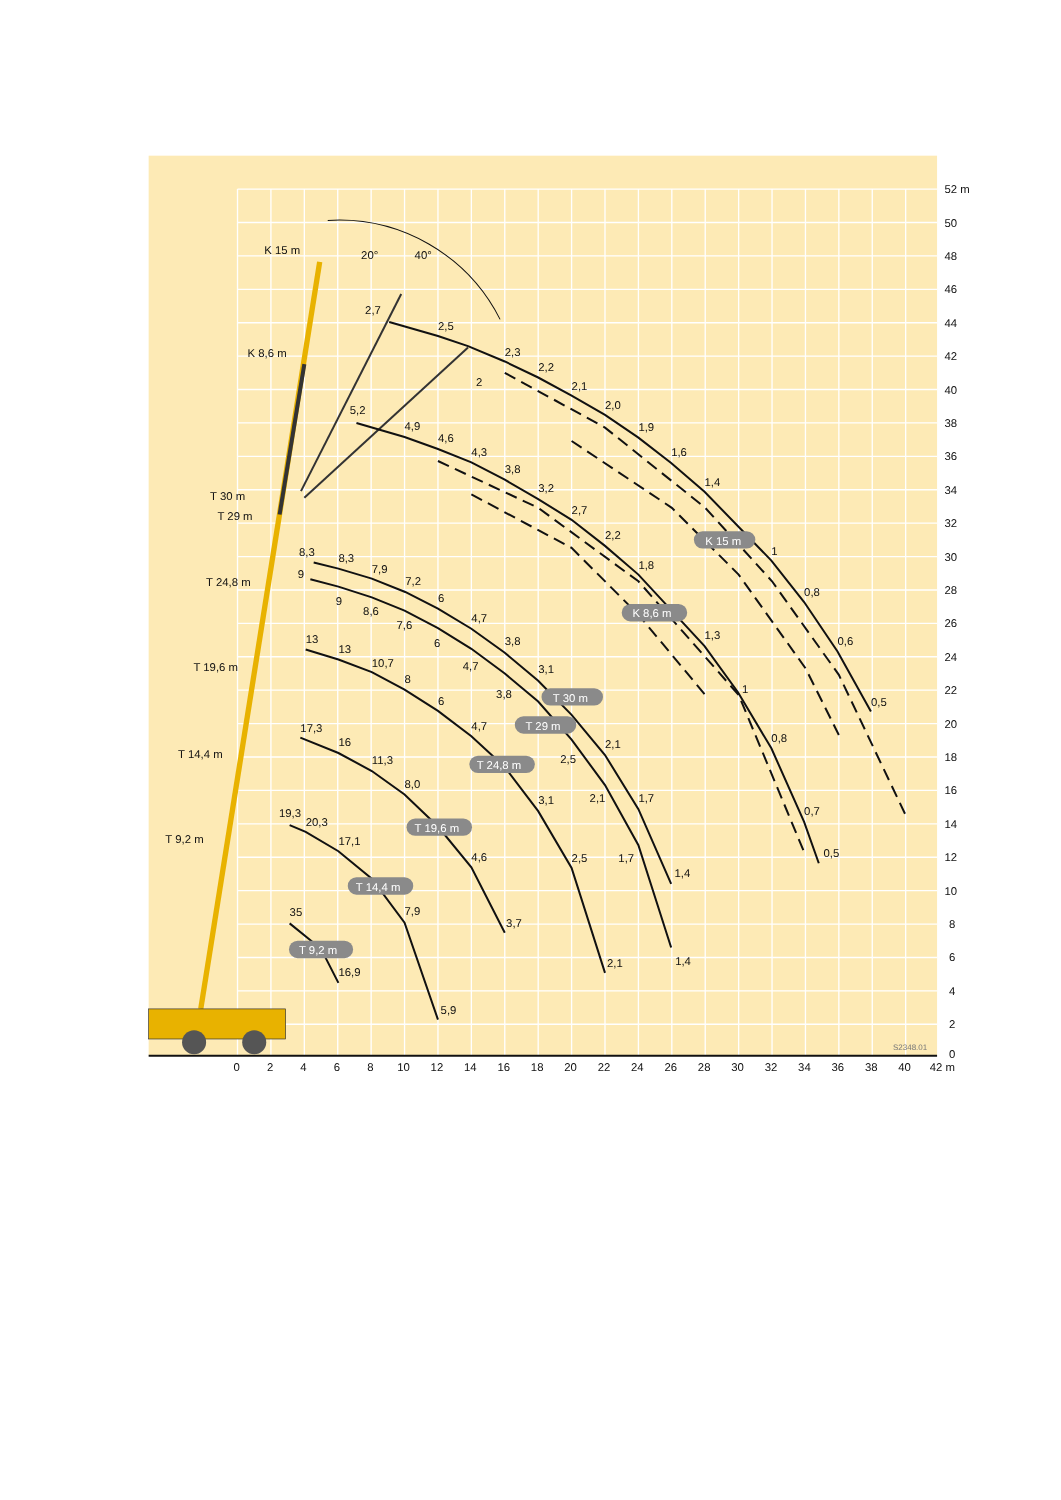20°
40°
2,7
2,5
2
2,3
2,2
2,1
2,0
1,9
1,6
1,4
1
0,8
0,6
0,5
5,2
4,9
4,6
4,3
3,8
3,2
2,7
2,2
1,8
1,3
1
0,8
0,7
0,5
8,3
8,3
7,9
7,2
6
4,7
3,8
3,1
2,1
1,7
1,4
9
9
8,6
7,6
6
4,7
3,8
2,5
2,1
1,7
1,4
13
13
10,7
8
6
4,7
3,1
2,5
2,1
17,3
16
11,3
8,0
4,6
3,7
19,3
20,3
17,1
7,9
5,9
35
16,9
K 15 m
K 8,6 m
T 30 m
T 29 m
T 24,8 m
T 19,6 m
T 14,4 m
T 9,2 m
K 15 m
K 8,6 m
T 30 m
T 29 m
T 24,8 m
T 19,6 m
T 14,4 m
T 9,2 m
52 m
50
48
46
44
42
40
38
36
34
32
30
28
26
24
22
20
18
16
14
12
10
8
6
4
2
0
0
2
4
6
8
10
12
14
16
18
20
22
24
26
28
30
32
34
36
38
40
42 m
S2348.01